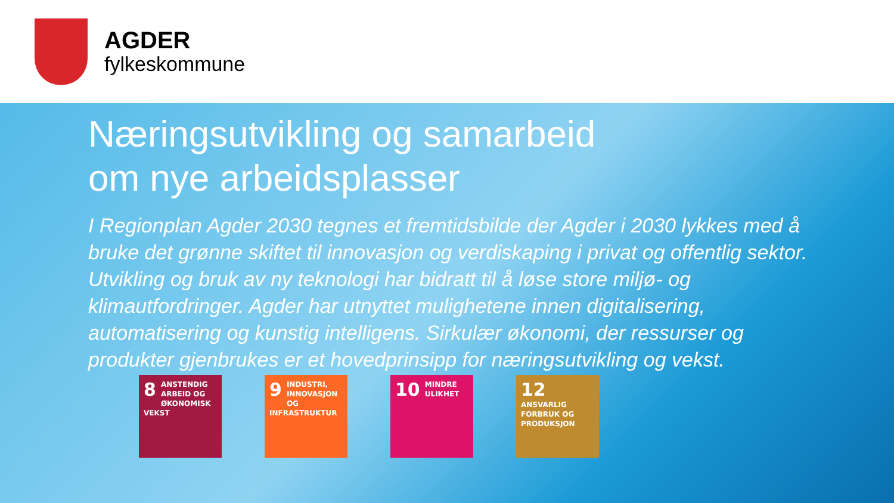AGDER
fylkeskommune
Næringsutvikling og samarbeid
om nye arbeidsplasser
I Regionplan Agder 2030 tegnes et fremtidsbilde der Agder i 2030 lykkes med å bruke det grønne skiftet til innovasjon og verdiskaping i privat og offentlig sektor. Utvikling og bruk av ny teknologi har bidratt til å løse store miljø- og klimautfordringer. Agder har utnyttet mulighetene innen digitalisering, automatisering og kunstig intelligens. Sirkulær økonomi, der ressurser og produkter gjenbrukes er et hovedprinsipp for næringsutvikling og vekst.
8 ANSTENDIG ARBEID OG ØKONOMISK VEKST
9 INDUSTRI, INNOVASJON OG INFRASTRUKTUR
10 MINDRE ULIKHET
12 ANSVARLIG FORBRUK OG PRODUKSJON